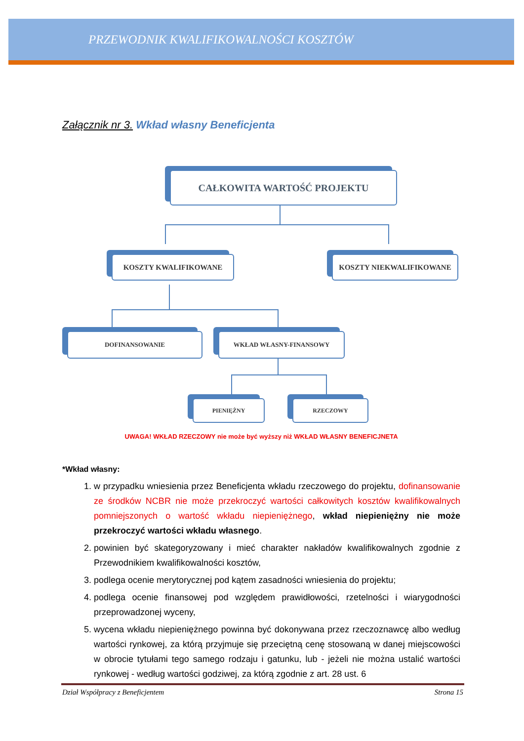PRZEWODNIK KWALIFIKOWALNOŚCI KOSZTÓW
Załącznik nr 3. Wkład własny Beneficjenta
CAŁKOWITA WARTOŚĆ PROJEKTU
KOSZTY KWALIFIKOWANE KOSZTY NIEKWALIFIKOWANE
DOFINANSOWANIE WKŁAD WŁASNY-FINANSOWY
PIENIĘŻNY RZECZOWY
UWAGA! WKŁAD RZECZOWY nie może być wyższy niż WKŁAD WŁASNY BENEFICJNETA
*Wkład własny:
1. w przypadku wniesienia przez Beneficjenta wkładu rzeczowego do projektu, dofinansowanie ze środków NCBR nie może przekroczyć wartości całkowitych kosztów kwalifikowalnych pomniejszonych o wartość wkładu niepieniężnego, wkład niepieniężny nie może przekroczyć wartości wkładu własnego.
2. powinien być skategoryzowany i mieć charakter nakładów kwalifikowalnych zgodnie z Przewodnikiem kwalifikowalności kosztów,
3. podlega ocenie merytorycznej pod kątem zasadności wniesienia do projektu;
4. podlega ocenie finansowej pod względem prawidłowości, rzetelności i wiarygodności przeprowadzonej wyceny,
5. wycena wkładu niepieniężnego powinna być dokonywana przez rzeczoznawcę albo według wartości rynkowej, za którą przyjmuje się przeciętną cenę stosowaną w danej miejscowości w obrocie tytułami tego samego rodzaju i gatunku, lub - jeżeli nie można ustalić wartości rynkowej - według wartości godziwej, za którą zgodnie z art. 28 ust. 6
Dział Współpracy z Beneficjentem Strona 15